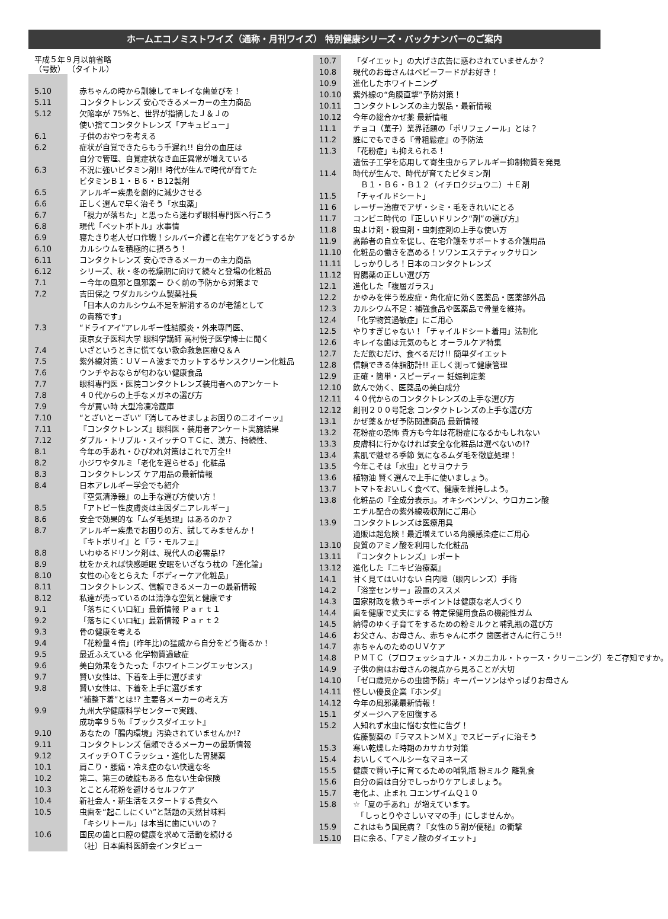ホームエコノミストワイズ（通称・月刊ワイズ） 特別健康シリーズ・バックナンバーのご案内
平成５年９月以前省略
（号数） （タイトル）
| 5.10 | 赤ちゃんの時から訓練してキレイな歯並びを！ |
| 5.11 | コンタクトレンズ 安心できるメーカーの主力商品 |
| 5.12 | 欠陥率が 75%と、世界が指摘したＪ＆Ｊの 使い捨てコンタクトレンズ「アキュビュー」 |
| 6.1 | 子供のおやつを考える |
| 6.2 | 症状が自覚できたらもう手遅れ!! 自分の血圧は 自分で管理、自覚症状なき血圧異常が増えている |
| 6.3 | 不況に強いビタミン剤!! 時代が生んで時代が育てた ビタミンＢ１・Ｂ６・Ｂ12製剤 |
| 6.5 | アレルギー疾患を劇的に減少させる |
| 6.6 | 正しく選んで早く治そう「水虫薬」 |
| 6.7 | 「視力が落ちた」と思ったら迷わず眼科専門医へ行こう |
| 6.8 | 現代「ペットボトル」水事情 |
| 6.9 | 寝たきり老人ゼロ作戦！シルバー介護と在宅ケアをどうするか |
| 6.10 | カルシウムを積極的に摂ろう！ |
| 6.11 | コンタクトレンズ 安心できるメーカーの主力商品 |
| 6.12 | シリーズ、秋・冬の乾燥期に向けて続々と登場の化粧品 |
| 7.1 | －今年の風邪と風邪薬－ ひく前の予防から対策まで |
| 7.2 | 吉田保之 ワダカルシウム製薬社長 「日本人のカルシウム不足を解消するのが老舗として の責務です」 |
| 7.3 | “ドライアイ”アレルギー性結膜炎・外来専門医、 東京女子医科大学 眼科学講師 高村悦子医学博士に聞く |
| 7.4 | いざというときに慌てない救命救急医療Ｑ＆Ａ |
| 7.5 | 紫外線対策：ＵＶ－Ａ波までカットするサンスクリーン化粧品 |
| 7.6 | ウンチやおならが匂わない健康食品 |
| 7.7 | 眼科専門医・医院コンタクトレンズ装用者へのアンケート |
| 7.8 | ４０代からの上手なメガネの選び方 |
| 7.9 | 今が買い時 大型冷凍冷蔵庫 |
| 7.10 | “とざいとーざい”『消してみせましょお困りのニオイーッ』 |
| 7.11 | 『コンタクトレンズ』眼科医・装用者アンケート実施結果 |
| 7.12 | ダブル・トリプル・スイッチＯＴＣに、漢方、持続性、 |
| 8.1 | 今年の手あれ・ひびわれ対策はこれで万全!! |
| 8.2 | 小ジワやタルミ「老化を遅らせる」化粧品 |
| 8.3 | コンタクトレンズ ケア用品の最新情報 |
| 8.4 | 日本アレルギー学会でも紹介 『空気清浄器』の上手な選び方使い方！ |
| 8.5 | 「アトピー性皮膚炎は主因ダニアレルギー」 |
| 8.6 | 安全で効果的な「ムダ毛処理」はあるのか？ |
| 8.7 | アレルギー疾患でお困りの方、試してみませんか！ 『キトポリイ』と『ラ・モルフェ』 |
| 8.8 | いわゆるドリンク剤は、現代人の必需品!? |
| 8.9 | 枕をかえれば快感睡眠 安眠をいざなう枕の「進化論」 |
| 8.10 | 女性の心をとらえた「ボディーケア化粧品」 |
| 8.11 | コンタクトレンズ、信頼できるメーカーの最新情報 |
| 8.12 | 私達が売っているのは清浄な空気と健康です |
| 9.1 | 「落ちにくい口紅」最新情報 Ｐａｒｔ１ |
| 9.2 | 「落ちにくい口紅」最新情報 Ｐａｒｔ２ |
| 9.3 | 骨の健康を考える |
| 9.4 | 「花粉量４倍」(昨年比)の猛威から自分をどう衛るか！ |
| 9.5 | 最近ふえている 化学物質過敏症 |
| 9.6 | 美白効果をうたった「ホワイトニングエッセンス」 |
| 9.7 | 賢い女性は、下着を上手に選びます |
| 9.8 | 賢い女性は、下着を上手に選びます “補整下着”とは!? 主要各メーカーの考え方 |
| 9.9 | 九州大学健康科学センターで実践、 成功率９５％『ブックスダイエット』 |
| 9.10 | あなたの「腸内環境」汚染されていませんか!? |
| 9.11 | コンタクトレンズ 信頼できるメーカーの最新情報 |
| 9.12 | スイッチＯＴＣラッシュ・進化した胃腸薬 |
| 10.1 | 肩こり・腰痛・冷え症のない快適な冬 |
| 10.2 | 第二、第三の破綻もある 危ない生命保険 |
| 10.3 | とことん花粉を避けるセルフケア |
| 10.4 | 新社会人・新生活をスタートする貴女へ |
| 10.5 | 虫歯を“起こしにくい”と話題の天然甘味料 「キシリトール」は本当に歯にいいの？ |
| 10.6 | 国民の歯と口腔の健康を求めて活動を続ける （社）日本歯科医師会インタビュー |
| 10.7 | 「ダイエット」の大げさ広告に惑わされていませんか？ |
| 10.8 | 現代のお母さんはベビーフードがお好き！ |
| 10.9 | 進化したホワイトニング |
| 10.10 | 紫外線の“角膜直撃”予防対策！ |
| 10.11 | コンタクトレンズの主力製品・最新情報 |
| 10.12 | 今年の総合かぜ薬 最新情報 |
| 11.1 | チョコ（菓子）業界話題の「ポリフェノール」とは？ |
| 11.2 | 誰にでもできる『骨粗鬆症』の予防法 |
| 11.3 | 「花粉症」も抑えられる！ 遺伝子工学を応用して寄生虫からアレルギー抑制物質を発見 |
| 11.4 | 時代が生んで、時代が育てたビタミン剤 Ｂ１・Ｂ６・Ｂ１２（イチロクジュウニ）＋Ｅ剤 |
| 11.5 | 「チャイルドシート」 |
| 11 6 | レーザー治療でアザ・シミ・毛をきれいにとる |
| 11.7 | コンビニ時代の『正しいドリンク“剤”の選び方』 |
| 11.8 | 虫よけ剤・殺虫剤・虫刺症剤の上手な使い方 |
| 11.9 | 高齢者の自立を促し、在宅介護をサポートする介護用品 |
| 11.10 | 化粧品の働きを高める！ソワンエステティックサロン |
| 11.11 | しっかりしろ！日本のコンタクトレンズ |
| 11.12 | 胃腸薬の正しい選び方 |
| 12.1 | 進化した「複層ガラス」 |
| 12.2 | かゆみを伴う乾皮症・角化症に効く医薬品・医薬部外品 |
| 12.3 | カルシウム不足：補強食品や医薬品で骨量を維持。 |
| 12.4 | 「化学物質過敏症」にご用心 |
| 12.5 | やりすぎじゃない！「チャイルドシート着用」法制化 |
| 12.6 | キレイな歯は元気のもと オーラルケア特集 |
| 12.7 | ただ飲むだけ、食べるだけ!! 簡単ダイエット |
| 12.8 | 信頼できる体脂肪計!! 正しく測って健康管理 |
| 12.9 | 正確・簡単・スピーディー 妊娠判定薬 |
| 12.10 | 飲んで効く、医薬品の美白成分 |
| 12.11 | ４０代からのコンタクトレンズの上手な選び方 |
| 12.12 | 創刊２００号記念 コンタクトレンズの上手な選び方 |
| 13.1 | かぜ薬＆かぜ予防関連商品 最新情報 |
| 13.2 | 花粉症の恐怖 貴方も今年は花粉症になるかもしれない |
| 13.3 | 皮膚科に行かなければ安全な化粧品は選べないの!? |
| 13.4 | 素肌で魅せる季節 気になるムダ毛を徹底処理！ |
| 13.5 | 今年こそは「水虫」とサヨウナラ |
| 13.6 | 植物油 賢く選んで上手に使いましょう。 |
| 13.7 | トマトをおいしく食べて、健康を維持しよう。 |
| 13.8 | 化粧品の『全成分表示』。オキシベンゾン、ウロカニン酸 エチル配合の紫外線吸収剤にご用心 |
| 13.9 | コンタクトレンズは医療用具 通販は超危険！最近増えている角膜感染症にご用心 |
| 13.10 | 良質のアミノ酸を利用した化粧品 |
| 13.11 | 『コンタクトレンズ』レポート |
| 13.12 | 進化した『ニキビ治療薬』 |
| 14.1 | 甘く見てはいけない 白内障（眼内レンズ）手術 |
| 14.2 | 「浴室センサー」設置のススメ |
| 14.3 | 国家財政を救うキーポイントは健康な老人づくり |
| 14.4 | 歯を健康で丈夫にする 特定保健用食品の機能性ガム |
| 14.5 | 納得のゆく子育てをするための粉ミルクと哺乳瓶の選び方 |
| 14.6 | お父さん、お母さん、赤ちゃんにボク 歯医者さんに行こう!! |
| 14.7 | 赤ちゃんのためのＵＶケア |
| 14.8 | ＰＭＴＣ（プロフェッショナル・メカニカル・トゥース・クリーニング）をご存知ですか。 |
| 14.9 | 子供の歯はお母さんの視点から見ることが大切 |
| 14.10 | 「ゼロ歳児からの虫歯予防」キーパーソンはやっぱりお母さん |
| 14.11 | 怪しい優良企業『ホンダ』 |
| 14.12 | 今年の風邪薬最新情報！ |
| 15.1 | ダメージヘアを回復する |
| 15.2 | 人知れず水虫に悩む女性に告グ！ 佐藤製薬の『ラマストンＭＸ』でスピーディに治そう |
| 15.3 | 寒い乾燥した時期のカサカサ対策 |
| 15.4 | おいしくてヘルシーなマヨネーズ |
| 15.5 | 健康で賢い子に育てるための哺乳瓶 粉ミルク 離乳食 |
| 15.6 | 自分の歯は自分でしっかりケアしましょう。 |
| 15.7 | 老化よ、止まれ コエンザイムＱ１０ |
| 15.8 | ☆「夏の手あれ」が増えています。 「しっとりやさしいママの手」にしませんか。 |
| 15.9 | これはもう国民病？『女性の５割が便秘』の衝撃 |
| 15.10 | 目に余る、「アミノ酸のダイエット」 |